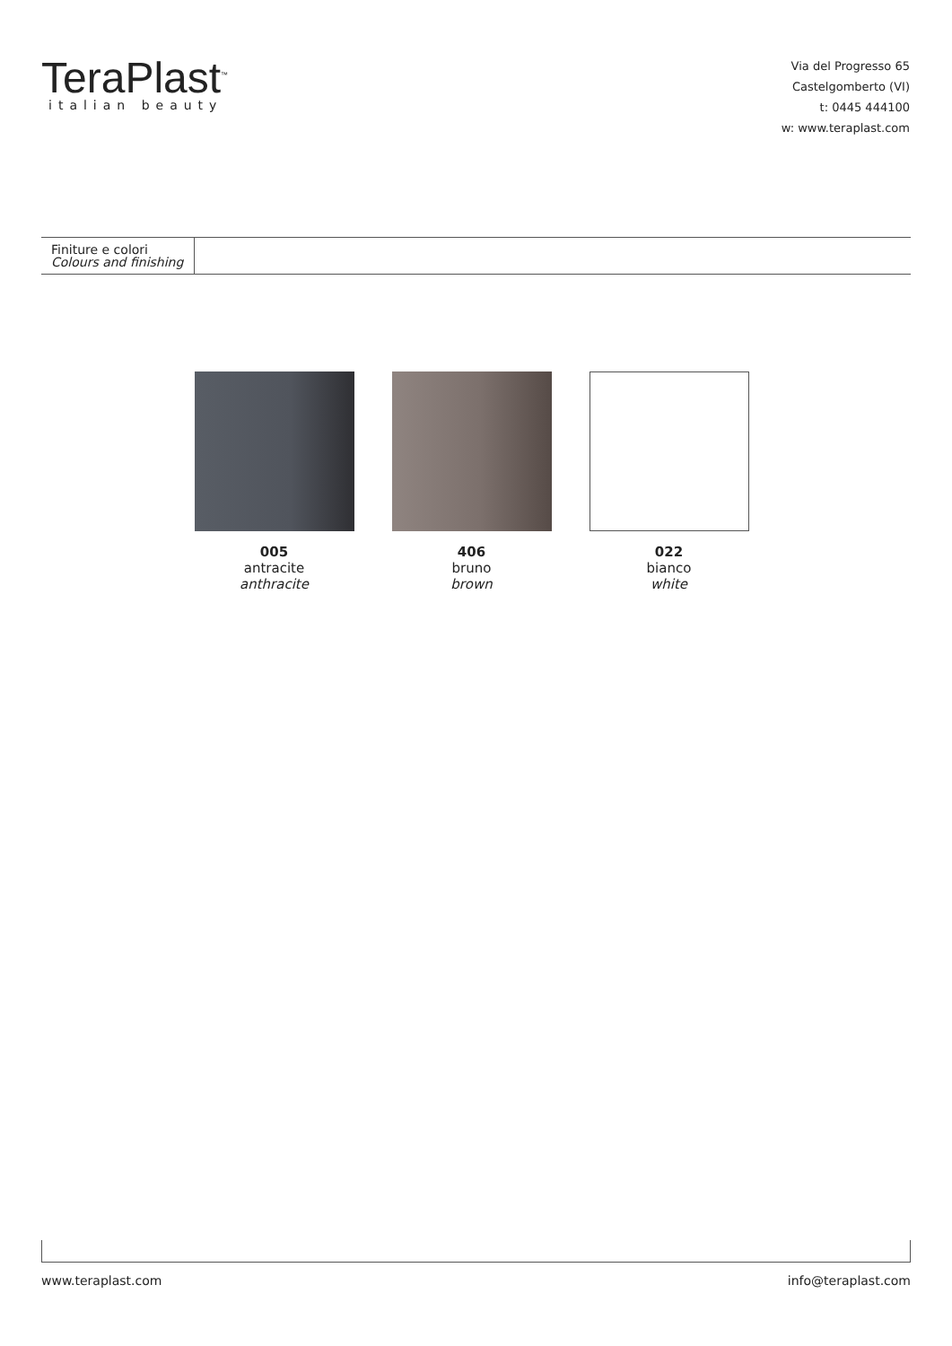TeraPlast<sup>™</sup>
italian beauty
Via del Progresso 65
Castelgomberto (VI)
t: 0445 444100
w: www.teraplast.com
Finiture e colori
Colours and finishing
005
antracite
anthracite
406
bruno
brown
022
bianco
white
www.teraplast.com info@teraplast.com